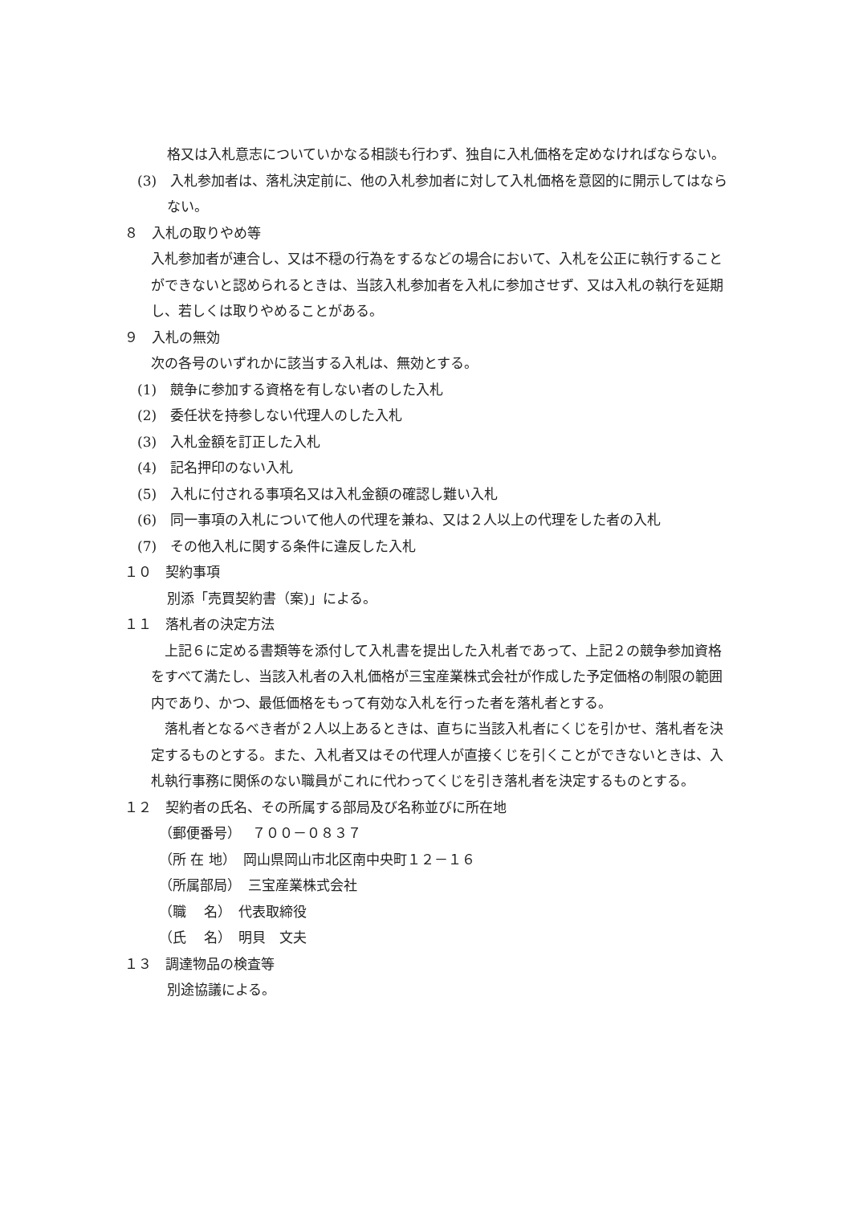格又は入札意志についていかなる相談も行わず、独自に入札価格を定めなければならない。
(3)　入札参加者は、落札決定前に、他の入札参加者に対して入札価格を意図的に開示してはならない。
８　入札の取りやめ等
入札参加者が連合し、又は不穏の行為をするなどの場合において、入札を公正に執行することができないと認められるときは、当該入札参加者を入札に参加させず、又は入札の執行を延期し、若しくは取りやめることがある。
９　入札の無効
次の各号のいずれかに該当する入札は、無効とする。
(1)　競争に参加する資格を有しない者のした入札
(2)　委任状を持参しない代理人のした入札
(3)　入札金額を訂正した入札
(4)　記名押印のない入札
(5)　入札に付される事項名又は入札金額の確認し難い入札
(6)　同一事項の入札について他人の代理を兼ね、又は２人以上の代理をした者の入札
(7)　その他入札に関する条件に違反した入札
１０　契約事項
別添「売買契約書（案)」による。
１１　落札者の決定方法
上記６に定める書類等を添付して入札書を提出した入札者であって、上記２の競争参加資格をすべて満たし、当該入札者の入札価格が三宝産業株式会社が作成した予定価格の制限の範囲内であり、かつ、最低価格をもって有効な入札を行った者を落札者とする。
落札者となるべき者が２人以上あるときは、直ちに当該入札者にくじを引かせ、落札者を決定するものとする。また、入札者又はその代理人が直接くじを引くことができないときは、入札執行事務に関係のない職員がこれに代わってくじを引き落札者を決定するものとする。
１２　契約者の氏名、その所属する部局及び名称並びに所在地
（郵便番号）　 ７００－０８３７
（所 在 地）　岡山県岡山市北区南中央町１２－１６
（所属部局）　三宝産業株式会社
（職　 名）　代表取締役
（氏　 名）　明貝　文夫
１３　調達物品の検査等
別途協議による。